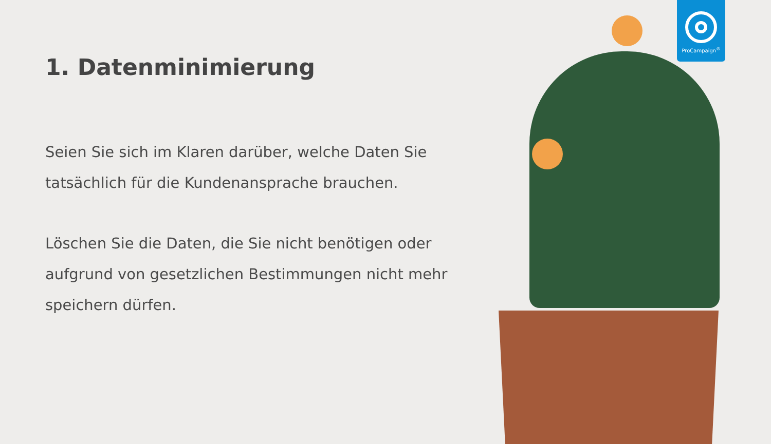1. Datenminimierung
Seien Sie sich im Klaren darüber, welche Daten Sie tatsächlich für die Kundenansprache brauchen.
Löschen Sie die Daten, die Sie nicht benötigen oder aufgrund von gesetzlichen Bestimmungen nicht mehr speichern dürfen.
ProCampaign<sup>®</sup>